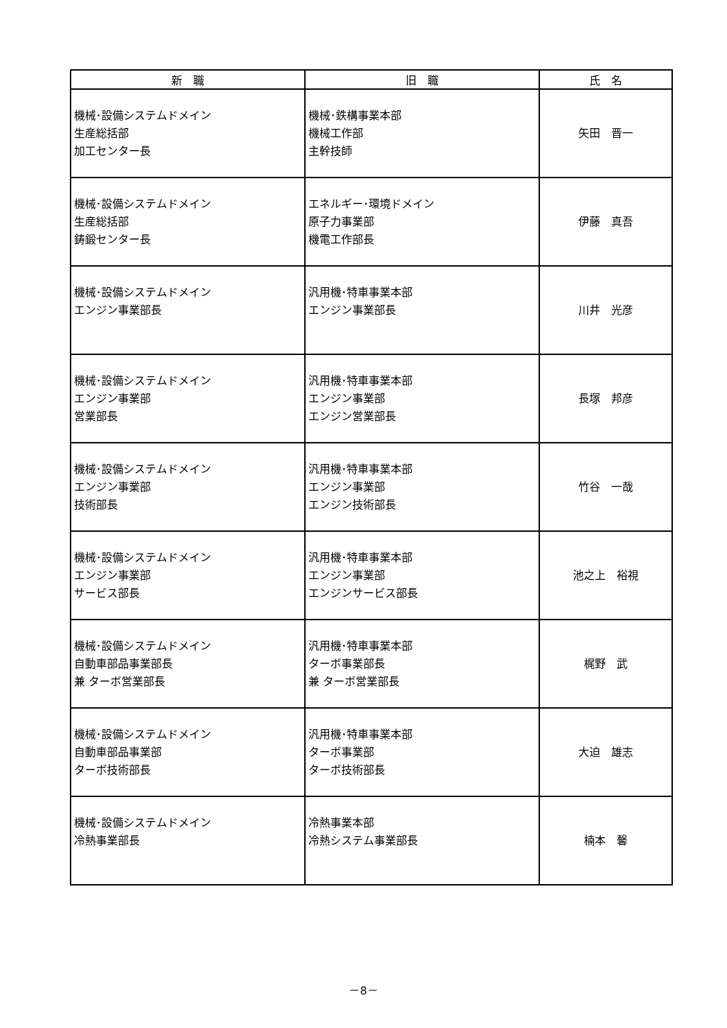| 新 職 | 旧 職 | 氏 名 |
| --- | --- | --- |
| 機械･設備システムドメイン 生産総括部 加工センター長 | 機械･鉄構事業本部 機械工作部 主幹技師 | 矢田 晋一 |
| 機械･設備システムドメイン 生産総括部 鋳鍛センター長 | エネルギー･環境ドメイン 原子力事業部 機電工作部長 | 伊藤 真吾 |
| 機械･設備システムドメイン エンジン事業部長 | 汎用機･特車事業本部 エンジン事業部長 | 川井 光彦 |
| 機械･設備システムドメイン エンジン事業部 営業部長 | 汎用機･特車事業本部 エンジン事業部 エンジン営業部長 | 長塚 邦彦 |
| 機械･設備システムドメイン エンジン事業部 技術部長 | 汎用機･特車事業本部 エンジン事業部 エンジン技術部長 | 竹谷 一哉 |
| 機械･設備システムドメイン エンジン事業部 サービス部長 | 汎用機･特車事業本部 エンジン事業部 エンジンサービス部長 | 池之上 裕視 |
| 機械･設備システムドメイン 自動車部品事業部長 兼 ターボ営業部長 | 汎用機･特車事業本部 ターボ事業部長 兼 ターボ営業部長 | 梶野 武 |
| 機械･設備システムドメイン 自動車部品事業部 ターボ技術部長 | 汎用機･特車事業本部 ターボ事業部 ターボ技術部長 | 大迫 雄志 |
| 機械･設備システムドメイン 冷熱事業部長 | 冷熱事業本部 冷熱システム事業部長 | 楠本 馨 |
－8－